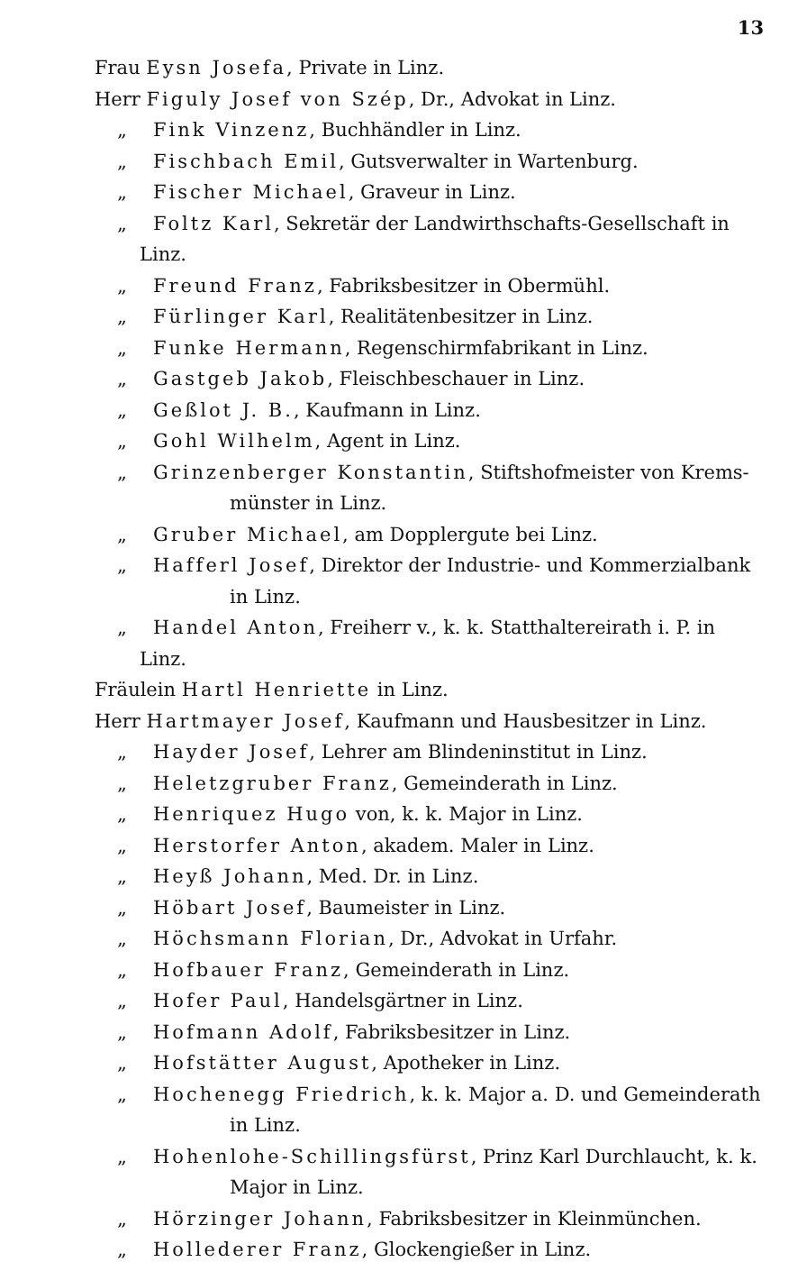13
Frau Eysn Josefa, Private in Linz.
Herr Figuly Josef von Szép, Dr., Advokat in Linz.
„ Fink Vinzenz, Buchhändler in Linz.
„ Fischbach Emil, Gutsverwalter in Wartenburg.
„ Fischer Michael, Graveur in Linz.
„ Foltz Karl, Sekretär der Landwirthschafts-Gesellschaft in Linz.
„ Freund Franz, Fabriksbesitzer in Obermühl.
„ Fürlinger Karl, Realitätenbesitzer in Linz.
„ Funke Hermann, Regenschirmfabrikant in Linz.
„ Gastgeb Jakob, Fleischbeschauer in Linz.
„ Geßlot J. B., Kaufmann in Linz.
„ Gohl Wilhelm, Agent in Linz.
„ Grinzenberger Konstantin, Stiftshofmeister von Krems-
münster in Linz.
„ Gruber Michael, am Dopplergute bei Linz.
„ Hafferl Josef, Direktor der Industrie- und Kommerzialbank
in Linz.
„ Handel Anton, Freiherr v., k. k. Statthaltereirath i. P. in Linz.
Fräulein Hartl Henriette in Linz.
Herr Hartmayer Josef, Kaufmann und Hausbesitzer in Linz.
„ Hayder Josef, Lehrer am Blindeninstitut in Linz.
„ Heletzgruber Franz, Gemeinderath in Linz.
„ Henriquez Hugo von, k. k. Major in Linz.
„ Herstorfer Anton, akadem. Maler in Linz.
„ Heyß Johann, Med. Dr. in Linz.
„ Höbart Josef, Baumeister in Linz.
„ Höchsmann Florian, Dr., Advokat in Urfahr.
„ Hofbauer Franz, Gemeinderath in Linz.
„ Hofer Paul, Handelsgärtner in Linz.
„ Hofmann Adolf, Fabriksbesitzer in Linz.
„ Hofstätter August, Apotheker in Linz.
„ Hochenegg Friedrich, k. k. Major a. D. und Gemeinderath
in Linz.
„ Hohenlohe-Schillingsfürst, Prinz Karl Durchlaucht, k. k.
Major in Linz.
„ Hörzinger Johann, Fabriksbesitzer in Kleinmünchen.
„ Hollederer Franz, Glockengießer in Linz.